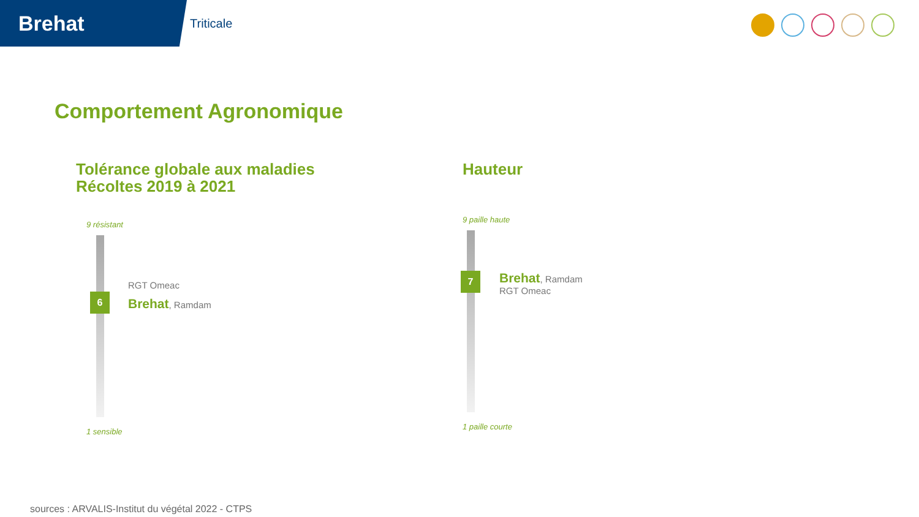Brehat
Triticale
Comportement Agronomique
Tolérance globale aux maladies
Récoltes 2019 à 2021
9 résistant
RGT Omeac
6 Brehat, Ramdam
1 sensible
Hauteur
9 paille haute
7
Brehat, Ramdam
RGT Omeac
1 paille courte
sources : ARVALIS-Institut du végétal 2022 - CTPS